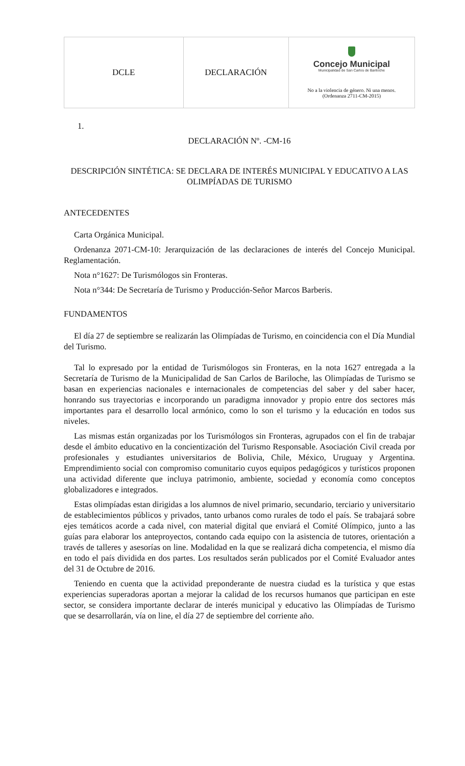| DCLE | DECLARACIÓN | Concejo Municipal Municipalidad de San Carlos de Bariloche No a la violencia de género. Ni una menos. (Ordenanza 2711-CM-2015) |
1.
DECLARACIÓN Nº. -CM-16
DESCRIPCIÓN SINTÉTICA: SE DECLARA DE INTERÉS MUNICIPAL Y EDUCATIVO A LAS OLIMPÍADAS DE TURISMO
ANTECEDENTES
Carta Orgánica Municipal.
Ordenanza 2071-CM-10: Jerarquización de las declaraciones de interés del Concejo Municipal. Reglamentación.
Nota n°1627: De Turismólogos sin Fronteras.
Nota n°344: De Secretaría de Turismo y Producción-Señor Marcos Barberis.
FUNDAMENTOS
El día 27 de septiembre se realizarán las Olimpíadas de Turismo, en coincidencia con el Día Mundial del Turismo.
Tal lo expresado por la entidad de Turismólogos sin Fronteras, en la nota 1627 entregada a la Secretaría de Turismo de la Municipalidad de San Carlos de Bariloche, las Olimpíadas de Turismo se basan en experiencias nacionales e internacionales de competencias del saber y del saber hacer, honrando sus trayectorias e incorporando un paradigma innovador y propio entre dos sectores más importantes para el desarrollo local armónico, como lo son el turismo y la educación en todos sus niveles.
Las mismas están organizadas por los Turismólogos sin Fronteras, agrupados con el fin de trabajar desde el ámbito educativo en la concientización del Turismo Responsable. Asociación Civil creada por profesionales y estudiantes universitarios de Bolivia, Chile, México, Uruguay y Argentina. Emprendimiento social con compromiso comunitario cuyos equipos pedagógicos y turísticos proponen una actividad diferente que incluya patrimonio, ambiente, sociedad y economía como conceptos globalizadores e integrados.
Estas olimpíadas estan dirigidas a los alumnos de nivel primario, secundario, terciario y universitario de establecimientos públicos y privados, tanto urbanos como rurales de todo el país. Se trabajará sobre ejes temáticos acorde a cada nivel, con material digital que enviará el Comité Olímpico, junto a las guías para elaborar los anteproyectos, contando cada equipo con la asistencia de tutores, orientación a través de talleres y asesorías on line. Modalidad en la que se realizará dicha competencia, el mismo día en todo el país dividida en dos partes. Los resultados serán publicados por el Comité Evaluador antes del 31 de Octubre de 2016.
Teniendo en cuenta que la actividad preponderante de nuestra ciudad es la turística y que estas experiencias superadoras aportan a mejorar la calidad de los recursos humanos que participan en este sector, se considera importante declarar de interés municipal y educativo las Olimpíadas de Turismo que se desarrollarán, vía on line, el día 27 de septiembre del corriente año.